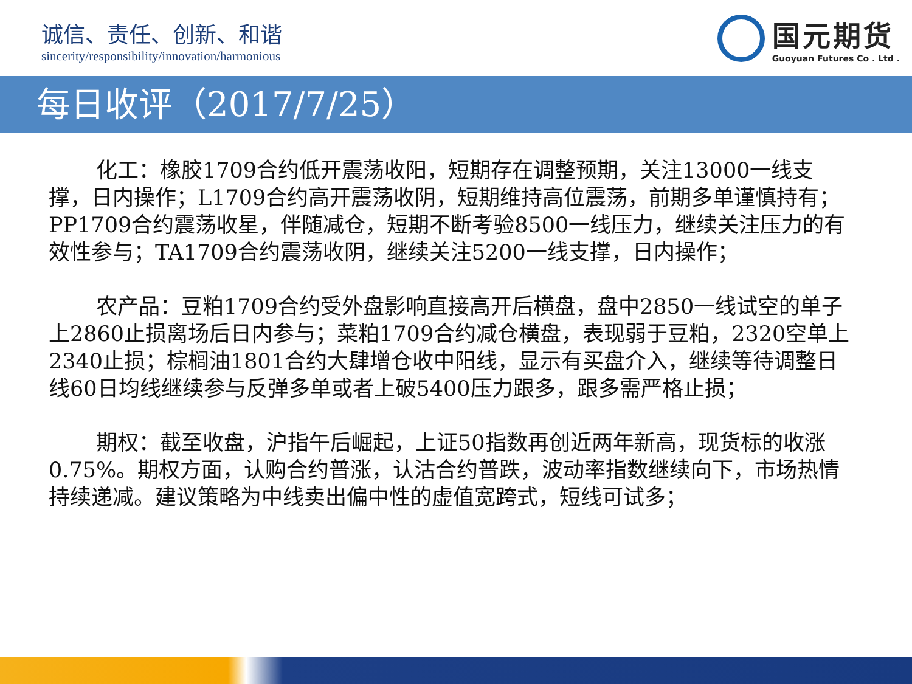诚信、责任、创新、和谐
sincerity/responsibility/innovation/harmonious
国元期货
Guoyuan Futures Co . Ltd .
每日收评（2017/7/25）
化工：橡胶1709合约低开震荡收阳，短期存在调整预期，关注13000一线支撑，日内操作；L1709合约高开震荡收阴，短期维持高位震荡，前期多单谨慎持有；PP1709合约震荡收星，伴随减仓，短期不断考验8500一线压力，继续关注压力的有效性参与；TA1709合约震荡收阴，继续关注5200一线支撑，日内操作；
农产品：豆粕1709合约受外盘影响直接高开后横盘，盘中2850一线试空的单子上2860止损离场后日内参与；菜粕1709合约减仓横盘，表现弱于豆粕，2320空单上2340止损；棕榈油1801合约大肆增仓收中阳线，显示有买盘介入，继续等待调整日线60日均线继续参与反弹多单或者上破5400压力跟多，跟多需严格止损；
期权：截至收盘，沪指午后崛起，上证50指数再创近两年新高，现货标的收涨0.75%。期权方面，认购合约普涨，认沽合约普跌，波动率指数继续向下，市场热情持续递减。建议策略为中线卖出偏中性的虚值宽跨式，短线可试多；